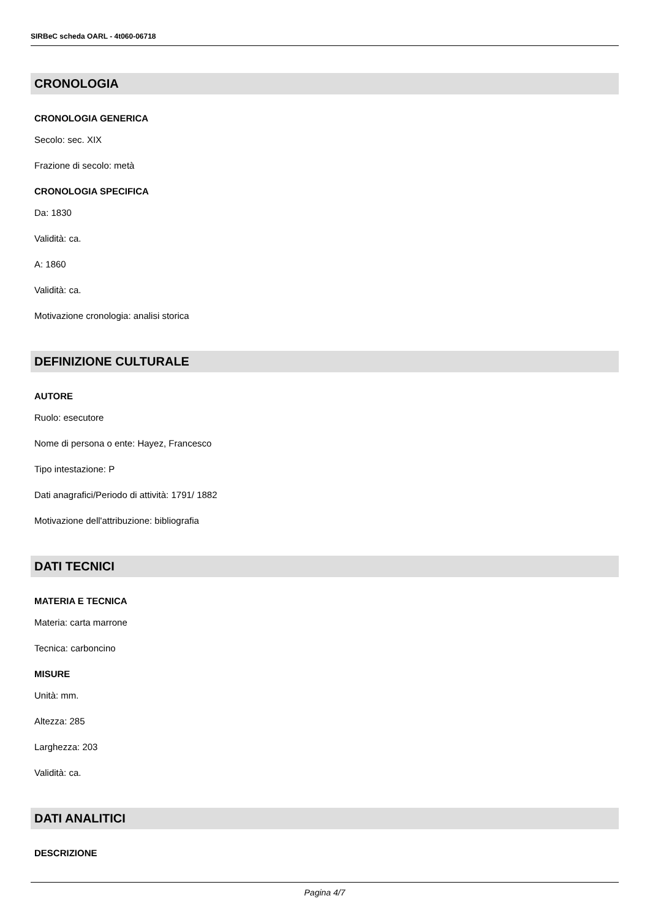SIRBeC scheda OARL - 4t060-06718
CRONOLOGIA
CRONOLOGIA GENERICA
Secolo: sec. XIX
Frazione di secolo: metà
CRONOLOGIA SPECIFICA
Da: 1830
Validità: ca.
A: 1860
Validità: ca.
Motivazione cronologia: analisi storica
DEFINIZIONE CULTURALE
AUTORE
Ruolo: esecutore
Nome di persona o ente: Hayez, Francesco
Tipo intestazione: P
Dati anagrafici/Periodo di attività: 1791/ 1882
Motivazione dell'attribuzione: bibliografia
DATI TECNICI
MATERIA E TECNICA
Materia: carta marrone
Tecnica: carboncino
MISURE
Unità: mm.
Altezza: 285
Larghezza: 203
Validità: ca.
DATI ANALITICI
DESCRIZIONE
Pagina 4/7